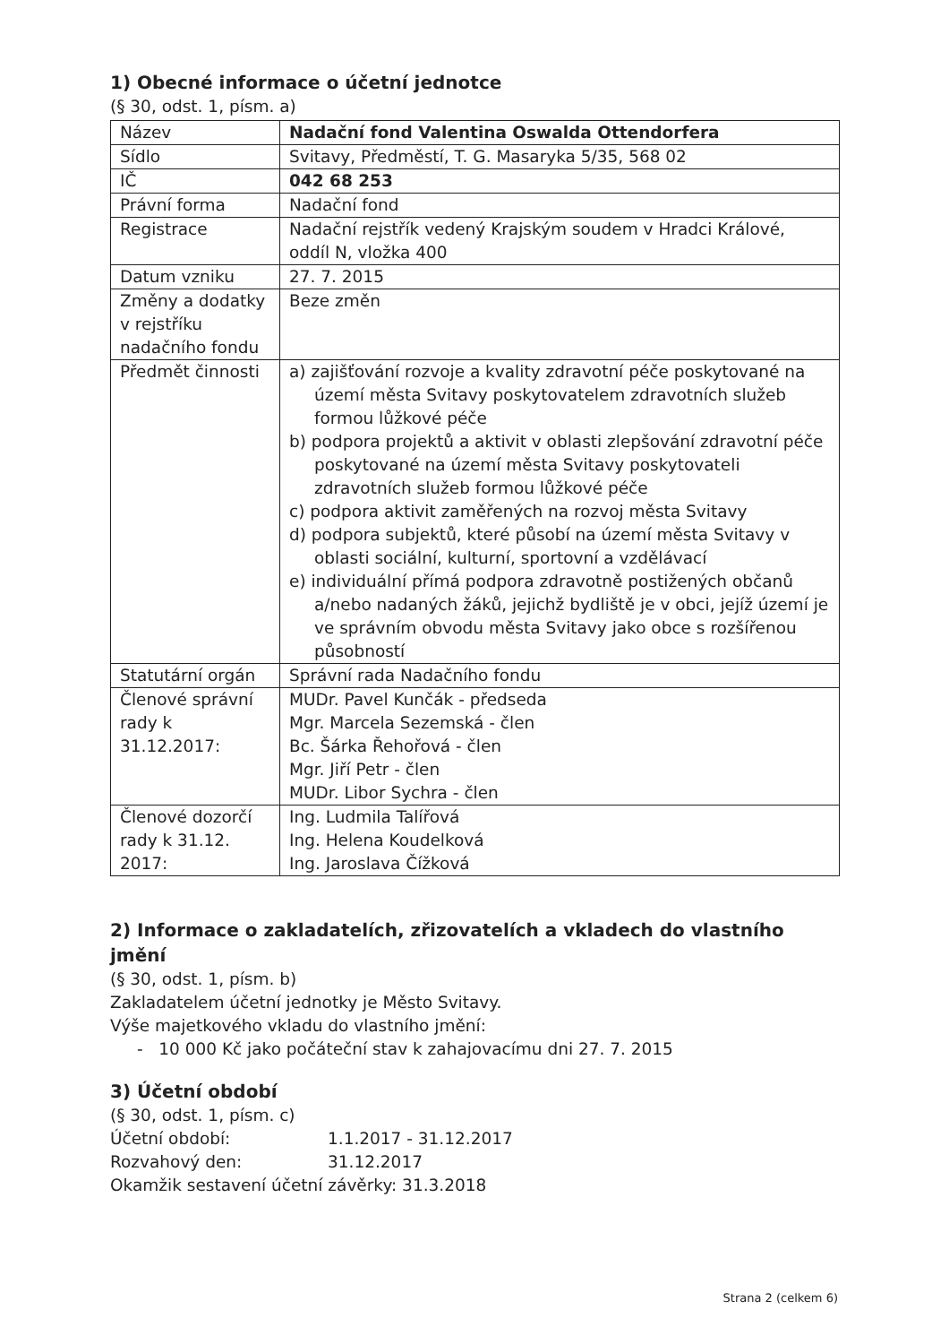1) Obecné informace o účetní jednotce
(§ 30, odst. 1, písm. a)
| Název | Nadační fond Valentina Oswalda Ottendorfera |
| Sídlo | Svitavy, Předměstí, T. G. Masaryka 5/35, 568 02 |
| IČ | 042 68 253 |
| Právní forma | Nadační fond |
| Registrace | Nadační rejstřík vedený Krajským soudem v Hradci Králové, oddíl N, vložka 400 |
| Datum vzniku | 27. 7. 2015 |
| Změny a dodatky v rejstříku nadačního fondu | Beze změn |
| Předmět činnosti | a) zajišťování rozvoje a kvality zdravotní péče poskytované na území města Svitavy poskytovatelem zdravotních služeb formou lůžkové péče b) podpora projektů a aktivit v oblasti zlepšování zdravotní péče poskytované na území města Svitavy poskytovateli zdravotních služeb formou lůžkové péče c) podpora aktivit zaměřených na rozvoj města Svitavy d) podpora subjektů, které působí na území města Svitavy v oblasti sociální, kulturní, sportovní a vzdělávací e) individuální přímá podpora zdravotně postižených občanů a/nebo nadaných žáků, jejichž bydliště je v obci, jejíž území je ve správním obvodu města Svitavy jako obce s rozšířenou působností |
| Statutární orgán | Správní rada Nadačního fondu |
| Členové správní rady k 31.12.2017: | MUDr. Pavel Kunčák - předseda Mgr. Marcela Sezemská - člen Bc. Šárka Řehořová - člen Mgr. Jiří Petr - člen MUDr. Libor Sychra - člen |
| Členové dozorčí rady k 31.12. 2017: | Ing. Ludmila Talířová Ing. Helena Koudelková Ing. Jaroslava Čížková |
2) Informace o zakladatelích, zřizovatelích a vkladech do vlastního jmění
(§ 30, odst. 1, písm. b)
Zakladatelem účetní jednotky je Město Svitavy.
Výše majetkového vkladu do vlastního jmění:
- 10 000 Kč jako počáteční stav k zahajovacímu dni 27. 7. 2015
3) Účetní období
(§ 30, odst. 1, písm. c)
Účetní období: 1.1.2017 - 31.12.2017
Rozvahový den: 31.12.2017
Okamžik sestavení účetní závěrky: 31.3.2018
Strana 2 (celkem 6)